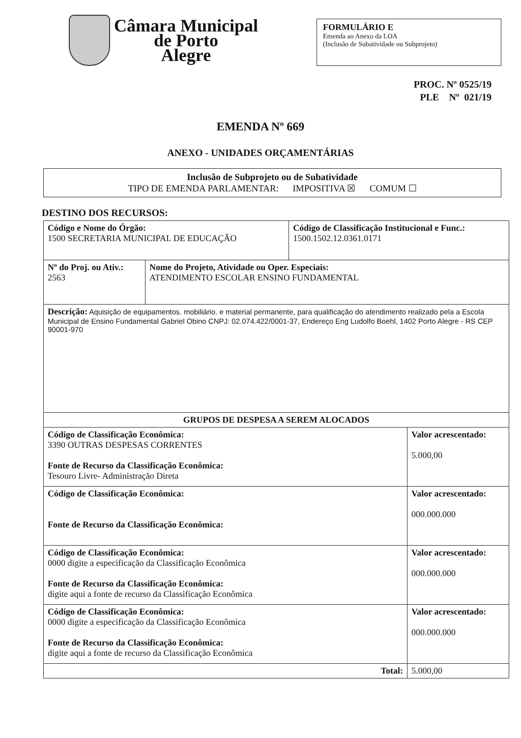Câmara Municipal
de Porto
Alegre
FORMULÁRIO E
Emenda ao Anexo da LOA
(Inclusão de Subatividade ou Subprojeto)
PROC. Nº 0525/19
PLE Nº 021/19
EMENDA Nº 669
ANEXO - UNIDADES ORÇAMENTÁRIAS
Inclusão de Subprojeto ou de Subatividade
TIPO DE EMENDA PARLAMENTAR: IMPOSITIVA ☒ COMUM ☐
DESTINO DOS RECURSOS:
| Código e Nome do Órgão: 1500 SECRETARIA MUNICIPAL DE EDUCAÇÃO | | Código de Classificação Institucional e Func.: 1500.1502.12.0361.0171 | |
| Nº do Proj. ou Ativ.: 2563 | Nome do Projeto, Atividade ou Oper. Especiais: ATENDIMENTO ESCOLAR ENSINO FUNDAMENTAL | | |
| Descrição: Aquisição de equipamentos. mobiliário. e material permanente, para qualificação do atendimento realizado pela a Escola Municipal de Ensino Fundamental Gabriel Obino CNPJ: 02.074.422/0001-37, Endereço Eng Ludolfo Boehl, 1402 Porto Alegre - RS CEP 90001-970 | | | |
| GRUPOS DE DESPESA A SEREM ALOCADOS | | | |
| Código de Classificação Econômica: 3390 OUTRAS DESPESAS CORRENTES Fonte de Recurso da Classificação Econômica: Tesouro Livre- Administração Direta | | | Valor acrescentado: 5.000,00 |
| Código de Classificação Econômica: Fonte de Recurso da Classificação Econômica: | | | Valor acrescentado: 000.000.000 |
| Código de Classificação Econômica: 0000 digite a especificação da Classificação Econômica Fonte de Recurso da Classificação Econômica: digite aqui a fonte de recurso da Classificação Econômica | | | Valor acrescentado: 000.000.000 |
| Código de Classificação Econômica: 0000 digite a especificação da Classificação Econômica Fonte de Recurso da Classificação Econômica: digite aqui a fonte de recurso da Classificação Econômica | | | Valor acrescentado: 000.000.000 |
| Total: | | | 5.000,00 |